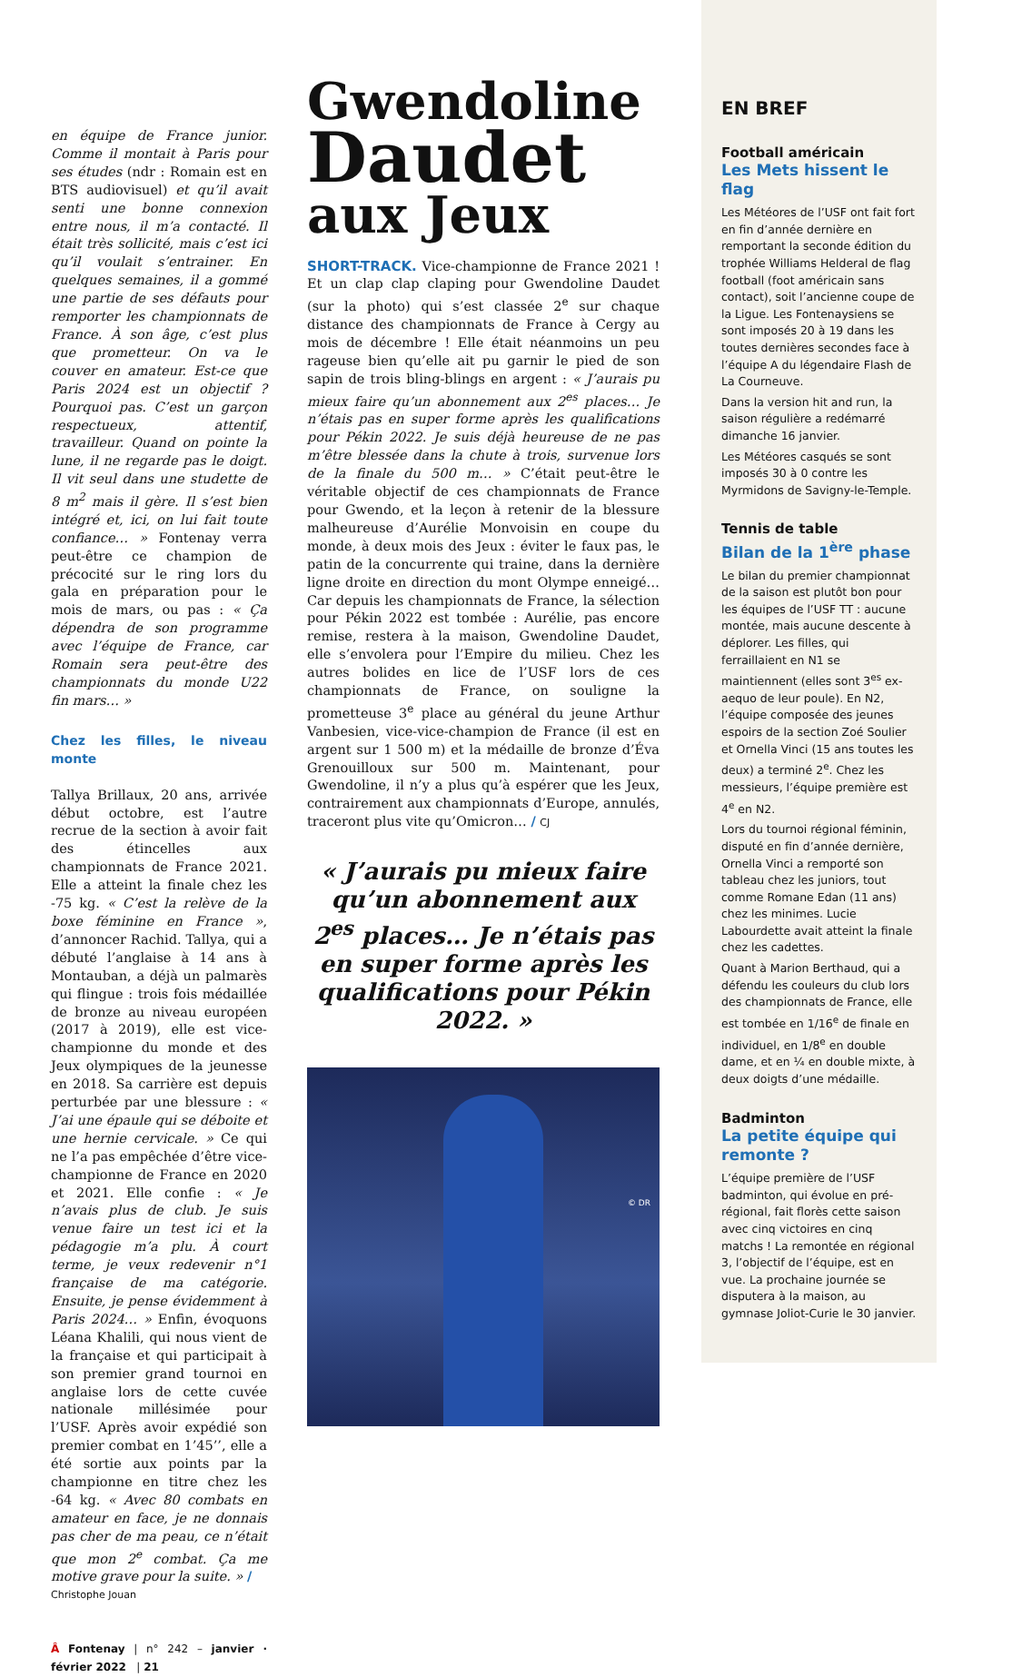en équipe de France junior. Comme il montait à Paris pour ses études (ndr : Romain est en BTS audiovisuel) et qu’il avait senti une bonne connexion entre nous, il m’a contacté. Il était très sollicité, mais c’est ici qu’il voulait s’entrainer. En quelques semaines, il a gommé une partie de ses défauts pour remporter les championnats de France. À son âge, c’est plus que prometteur. On va le couver en amateur. Est-ce que Paris 2024 est un objectif ? Pourquoi pas. C’est un garçon respectueux, attentif, travailleur. Quand on pointe la lune, il ne regarde pas le doigt. Il vit seul dans une studette de 8 m<sup>2</sup> mais il gère. Il s’est bien intégré et, ici, on lui fait toute confiance… » Fontenay verra peut-être ce champion de précocité sur le ring lors du gala en préparation pour le mois de mars, ou pas : « Ça dépendra de son programme avec l’équipe de France, car Romain sera peut-être des championnats du monde U22 fin mars… »
Chez les filles, le niveau monte
Tallya Brillaux, 20 ans, arrivée début octobre, est l’autre recrue de la section à avoir fait des étincelles aux championnats de France 2021. Elle a atteint la finale chez les -75 kg. « C’est la relève de la boxe féminine en France », d’annoncer Rachid. Tallya, qui a débuté l’anglaise à 14 ans à Montauban, a déjà un palmarès qui flingue : trois fois médaillée de bronze au niveau européen (2017 à 2019), elle est vice-championne du monde et des Jeux olympiques de la jeunesse en 2018. Sa carrière est depuis perturbée par une blessure : « J’ai une épaule qui se déboite et une hernie cervicale. » Ce qui ne l’a pas empêchée d’être vice-championne de France en 2020 et 2021. Elle confie : « Je n’avais plus de club. Je suis venue faire un test ici et la pédagogie m’a plu. À court terme, je veux redevenir n°1 française de ma catégorie. Ensuite, je pense évidemment à Paris 2024… » Enfin, évoquons Léana Khalili, qui nous vient de la française et qui participait à son premier grand tournoi en anglaise lors de cette cuvée nationale millésimée pour l’USF. Après avoir expédié son premier combat en 1’45’’, elle a été sortie aux points par la championne en titre chez les -64 kg. « Avec 80 combats en amateur en face, je ne donnais pas cher de ma peau, ce n’était que mon 2<sup>e</sup> combat. Ça me motive grave pour la suite. » /
Christophe Jouan
Â Fontenay | n° 242 – janvier · février 2022 | 21
Gwendoline
Daudet
aux Jeux
SHORT-TRACK. Vice-championne de France 2021 ! Et un clap clap claping pour Gwendoline Daudet (sur la photo) qui s’est classée 2<sup>e</sup> sur chaque distance des championnats de France à Cergy au mois de décembre ! Elle était néanmoins un peu rageuse bien qu’elle ait pu garnir le pied de son sapin de trois bling-blings en argent : « J’aurais pu mieux faire qu’un abonnement aux 2<sup>es</sup> places… Je n’étais pas en super forme après les qualifications pour Pékin 2022. Je suis déjà heureuse de ne pas m’être blessée dans la chute à trois, survenue lors de la finale du 500 m… » C’était peut-être le véritable objectif de ces championnats de France pour Gwendo, et la leçon à retenir de la blessure malheureuse d’Aurélie Monvoisin en coupe du monde, à deux mois des Jeux : éviter le faux pas, le patin de la concurrente qui traine, dans la dernière ligne droite en direction du mont Olympe enneigé… Car depuis les championnats de France, la sélection pour Pékin 2022 est tombée : Aurélie, pas encore remise, restera à la maison, Gwendoline Daudet, elle s’envolera pour l’Empire du milieu. Chez les autres bolides en lice de l’USF lors de ces championnats de France, on souligne la prometteuse 3<sup>e</sup> place au général du jeune Arthur Vanbesien, vice-vice-champion de France (il est en argent sur 1 500 m) et la médaille de bronze d’Éva Grenouilloux sur 500 m. Maintenant, pour Gwendoline, il n’y a plus qu’à espérer que les Jeux, contrairement aux championnats d’Europe, annulés, traceront plus vite qu’Omicron… / CJ
« J’aurais pu mieux faire qu’un abonnement aux 2<sup>es</sup> places… Je n’étais pas en super forme après les qualifications pour Pékin 2022. »
© DR
EN BREF
Football américain
Les Mets hissent le flag
Les Météores de l’USF ont fait fort en fin d’année dernière en remportant la seconde édition du trophée Williams Helderal de flag football (foot américain sans contact), soit l’ancienne coupe de la Ligue. Les Fontenaysiens se sont imposés 20 à 19 dans les toutes dernières secondes face à l’équipe A du légendaire Flash de La Courneuve.
Dans la version hit and run, la saison régulière a redémarré dimanche 16 janvier.
Les Météores casqués se sont imposés 30 à 0 contre les Myrmidons de Savigny-le-Temple.
Tennis de table
Bilan de la 1<sup>ère</sup> phase
Le bilan du premier championnat de la saison est plutôt bon pour les équipes de l’USF TT : aucune montée, mais aucune descente à déplorer. Les filles, qui ferraillaient en N1 se maintiennent (elles sont 3<sup>es</sup> ex-aequo de leur poule). En N2, l’équipe composée des jeunes espoirs de la section Zoé Soulier et Ornella Vinci (15 ans toutes les deux) a terminé 2<sup>e</sup>. Chez les messieurs, l’équipe première est 4<sup>e</sup> en N2.
Lors du tournoi régional féminin, disputé en fin d’année dernière, Ornella Vinci a remporté son tableau chez les juniors, tout comme Romane Edan (11 ans) chez les minimes. Lucie Labourdette avait atteint la finale chez les cadettes.
Quant à Marion Berthaud, qui a défendu les couleurs du club lors des championnats de France, elle est tombée en 1/16<sup>e</sup> de finale en individuel, en 1/8<sup>e</sup> en double dame, et en ¼ en double mixte, à deux doigts d’une médaille.
Badminton
La petite équipe qui remonte ?
L’équipe première de l’USF badminton, qui évolue en pré-régional, fait florès cette saison avec cinq victoires en cinq matchs ! La remontée en régional 3, l’objectif de l’équipe, est en vue. La prochaine journée se disputera à la maison, au gymnase Joliot-Curie le 30 janvier.